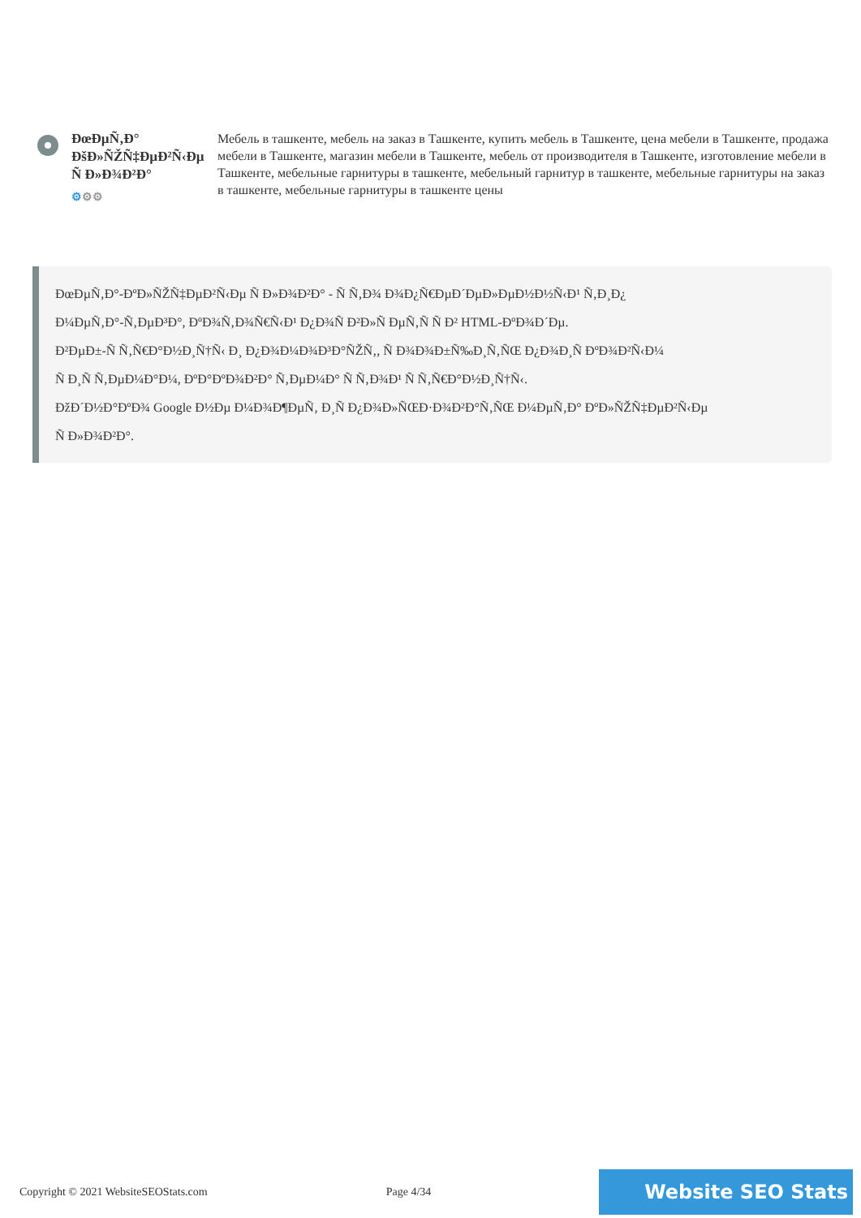ÐœÐµÑ‚Ð° ÐšÐ»ÑŽÑ‡ÐµÐ²Ñ‹Ðµ Ñ Ð»Ð¾Ð²Ð°
⚙⚙⚙
Мебель в ташкенте, мебель на заказ в Ташкенте, купить мебель в Ташкенте, цена мебели в Ташкенте, продажа мебели в Ташкенте, магазин мебели в Ташкенте, мебель от производителя в Ташкенте, изготовление мебели в Ташкенте, мебельные гарнитуры в ташкенте, мебельный гарнитур в ташкенте, мебельные гарнитуры на заказ в ташкенте, мебельные гарнитуры в ташкенте цены
ÐœÐµÑ‚Ð°-ÐºÐ»ÑŽÑ‡ÐµÐ²Ñ‹Ðµ Ñ Ð»Ð¾Ð²Ð° - Ñ Ñ‚Ð¾ Ð¾Ð¿Ñ€ÐµÐ´ÐµÐ»ÐµÐ½Ð½Ñ‹Ð¹ Ñ‚Ð¸Ð¿
Ð¼ÐµÑ‚Ð°-Ñ‚ÐµÐ³Ð°, ÐºÐ¾Ñ‚Ð¾Ñ€Ñ‹Ð¹ Ð¿Ð¾Ñ Ð²Ð»Ñ ÐµÑ‚Ñ Ñ Ð² HTML-ÐºÐ¾Ð´Ðµ.
Ð²ÐµÐ±-Ñ Ñ‚Ñ€Ð°Ð½Ð¸Ñ†Ñ‹ Ð¸ Ð¿Ð¾Ð¼Ð¾Ð³Ð°ÑŽÑ‚, Ñ Ð¾Ð¾Ð±Ñ‰Ð¸Ñ‚ÑŒ Ð¿Ð¾Ð¸Ñ ÐºÐ¾Ð²Ñ‹Ð¼
Ñ Ð¸Ñ Ñ‚ÐµÐ¼Ð°Ð¼, ÐºÐ°ÐºÐ¾Ð²Ð° Ñ‚ÐµÐ¼Ð° Ñ Ñ‚Ð¾Ð¹ Ñ Ñ‚Ñ€Ð°Ð½Ð¸Ñ†Ñ‹.
ÐžÐ´Ð½Ð°ÐºÐ¾ Google Ð½Ðµ Ð¼Ð¾Ð¶ÐµÑ‚ Ð¸Ñ Ð¿Ð¾Ð»ÑŒÐ·Ð¾Ð²Ð°Ñ‚ÑŒ Ð¼ÐµÑ‚Ð° ÐºÐ»ÑŽÑ‡ÐµÐ²Ñ‹Ðµ
Ñ Ð»Ð¾Ð²Ð°.
Copyright © 2021 WebsiteSEOStats.com Page 4/34
Website SEO Stats